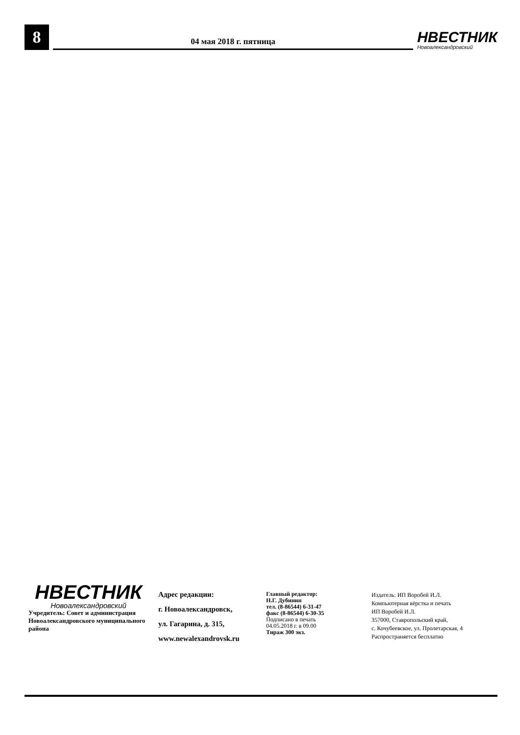8
04 мая 2018 г. пятница
НВЕСТНИК
Новоалександровский
НВЕСТНИК
Новоалександровский
Учредитель: Совет и администрация Новоалександровского муниципального района
Адрес редакции:
г. Новоалександровск,
ул. Гагарина, д. 315,
www.newalexandrovsk.ru
Главный редактор:
Н.Г. Дубинин
тел. (8-86544) 6-31-47
факс (8-86544) 6-30-35
Подписано в печать
04.05.2018 г. в 09.00
Тираж 300 экз.
Издатель: ИП Воробей И.Л.
Компьютерная вёрстка и печать
ИП Воробей И.Л.
357000, Ставропольский край,
с. Кочубеевское, ул. Пролетарская, 4
Распространяется бесплатно